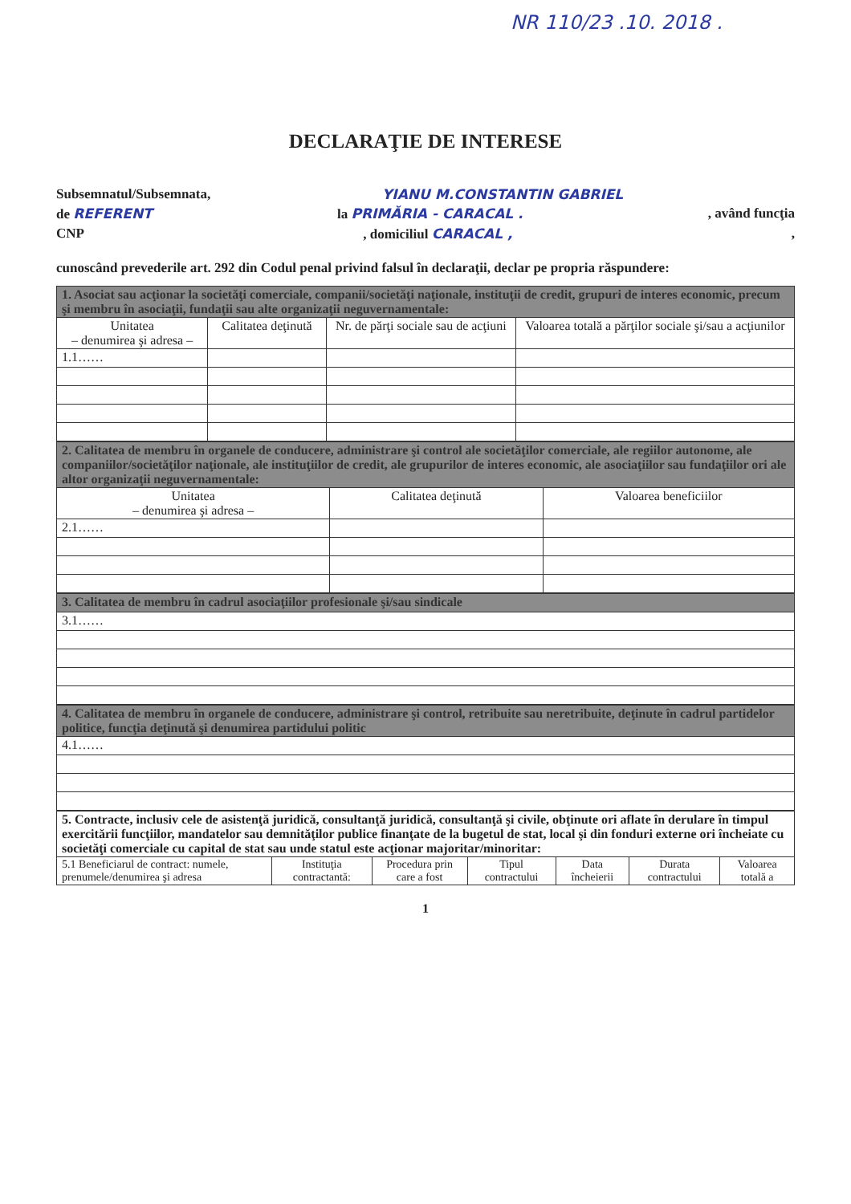NR 110/23 .10. 2018 .
DECLARAŢIE DE INTERESE
Subsemnatul/Subsemnata, YIANU M.CONSTANTIN GABRIEL
de REFERENT la PRIMĂRIA - CARACAL ., având funcţia
CNP, domiciliul CARACAL ,,
cunoscând prevederile art. 292 din Codul penal privind falsul în declaraţii, declar pe propria răspundere:
| 1. Asociat sau acţionar la societăţi comerciale, companii/societăţi naţionale, instituţii de credit, grupuri de interes economic, precum şi membru în asociaţii, fundaţii sau alte organizaţii neguvernamentale: | | | |
| Unitatea – denumirea şi adresa – | Calitatea deţinută | Nr. de părţi sociale sau de acţiuni | Valoarea totală a părţilor sociale şi/sau a acţiunilor |
| 1.1…… | | | |
| 2. Calitatea de membru în organele de conducere, administrare şi control ale societăţilor comerciale, ale regiilor autonome, ale companiilor/societăţilor naţionale, ale instituţiilor de credit, ale grupurilor de interes economic, ale asociaţiilor sau fundaţiilor ori ale altor organizaţii neguvernamentale: | | |
| Unitatea – denumirea şi adresa – | Calitatea deţinută | Valoarea beneficiilor |
| 2.1…… | | |
| 3. Calitatea de membru în cadrul asociaţiilor profesionale şi/sau sindicale |
| 3.1…… |
| 4. Calitatea de membru în organele de conducere, administrare şi control, retribuite sau neretribuite, deţinute în cadrul partidelor politice, funcţia deţinută şi denumirea partidului politic |
| 4.1…… |
| 5. Contracte, inclusiv cele de asistenţă juridică, consultanţă juridică, consultanţă şi civile, obţinute ori aflate în derulare în timpul exercitării funcţiilor, mandatelor sau demnităţilor publice finanţate de la bugetul de stat, local şi din fonduri externe ori încheiate cu societăţi comerciale cu capital de stat sau unde statul este acţionar majoritar/minoritar: | | | | | | |
| 5.1 Beneficiarul de contract: numele, prenumele/denumirea şi adresa | Instituţia contractantă: | Procedura prin care a fost | Tipul contractului | Data încheierii | Durata contractului | Valoarea totală a |
1